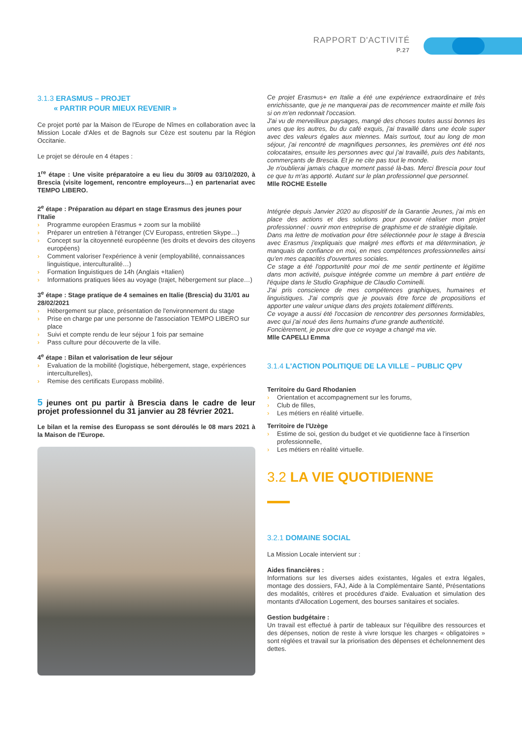RAPPORT D'ACTIVITÉ
P.27
3.1.3 ERASMUS – PROJET
« PARTIR POUR MIEUX REVENIR »
Ce projet porté par la Maison de l'Europe de Nîmes en collaboration avec la Mission Locale d'Ales et de Bagnols sur Cèze est soutenu par la Région Occitanie.
Le projet se déroule en 4 étapes :
1<sup>re</sup> étape : Une visite préparatoire a eu lieu du 30/09 au 03/10/2020, à Brescia (visite logement, rencontre employeurs…) en partenariat avec TEMPO LIBERO.
2<sup>e</sup> étape : Préparation au départ en stage Erasmus des jeunes pour l'Italie
› Programme européen Erasmus + zoom sur la mobilité
› Préparer un entretien à l'étranger (CV Europass, entretien Skype…)
› Concept sur la citoyenneté européenne (les droits et devoirs des citoyens européens)
› Comment valoriser l'expérience à venir (employabilité, connaissances linguistique, interculturalité…)
› Formation linguistiques de 14h (Anglais +Italien)
› Informations pratiques liées au voyage (trajet, hébergement sur place…)
3<sup>e</sup> étape : Stage pratique de 4 semaines en Italie (Brescia) du 31/01 au 28/02/2021
› Hébergement sur place, présentation de l'environnement du stage
› Prise en charge par une personne de l'association TEMPO LIBERO sur place
› Suivi et compte rendu de leur séjour 1 fois par semaine
› Pass culture pour découverte de la ville.
4<sup>e</sup> étape : Bilan et valorisation de leur séjour
› Evaluation de la mobilité (logistique, hébergement, stage, expériences interculturelles),
› Remise des certificats Europass mobilité.
5 jeunes ont pu partir à Brescia dans le cadre de leur projet professionnel du 31 janvier au 28 février 2021.
Le bilan et la remise des Europass se sont déroulés le 08 mars 2021 à la Maison de l'Europe.
Ce projet Erasmus+ en Italie a été une expérience extraordinaire et très enrichissante, que je ne manquerai pas de recommencer mainte et mille fois si on m'en redonnait l'occasion.
J'ai vu de merveilleux paysages, mangé des choses toutes aussi bonnes les unes que les autres, bu du café exquis, j'ai travaillé dans une école super avec des valeurs égales aux miennes. Mais surtout, tout au long de mon séjour, j'ai rencontré de magnifiques personnes, les premières ont été nos colocataires, ensuite les personnes avec qui j'ai travaillé, puis des habitants, commerçants de Brescia. Et je ne cite pas tout le monde.
Je n'oublierai jamais chaque moment passé là-bas. Merci Brescia pour tout ce que tu m'as apporté. Autant sur le plan professionnel que personnel.
Mlle ROCHE Estelle
Intégrée depuis Janvier 2020 au dispositif de la Garantie Jeunes, j'ai mis en place des actions et des solutions pour pouvoir réaliser mon projet professionnel : ouvrir mon entreprise de graphisme et de stratégie digitale.
Dans ma lettre de motivation pour être sélectionnée pour le stage à Brescia avec Erasmus j'expliquais que malgré mes efforts et ma détermination, je manquais de confiance en moi, en mes compétences professionnelles ainsi qu'en mes capacités d'ouvertures sociales.
Ce stage a été l'opportunité pour moi de me sentir pertinente et légitime dans mon activité, puisque intégrée comme un membre à part entière de l'équipe dans le Studio Graphique de Claudio Cominelli.
J'ai pris conscience de mes compétences graphiques, humaines et linguistiques. J'ai compris que je pouvais être force de propositions et apporter une valeur unique dans des projets totalement différents.
Ce voyage a aussi été l'occasion de rencontrer des personnes formidables, avec qui j'ai noué des liens humains d'une grande authenticité.
Foncièrement, je peux dire que ce voyage a changé ma vie.
Mlle CAPELLI Emma
3.1.4 L'ACTION POLITIQUE DE LA VILLE – PUBLIC QPV
Territoire du Gard Rhodanien
› Orientation et accompagnement sur les forums,
› Club de filles,
› Les métiers en réalité virtuelle.
Territoire de l'Uzège
› Estime de soi, gestion du budget et vie quotidienne face à l'insertion professionnelle,
› Les métiers en réalité virtuelle.
3.2 LA VIE QUOTIDIENNE
3.2.1 DOMAINE SOCIAL
La Mission Locale intervient sur :
Aides financières :
Informations sur les diverses aides existantes, légales et extra légales, montage des dossiers, FAJ, Aide à la Complémentaire Santé, Présentations des modalités, critères et procédures d'aide. Evaluation et simulation des montants d'Allocation Logement, des bourses sanitaires et sociales.
Gestion budgétaire :
Un travail est effectué à partir de tableaux sur l'équilibre des ressources et des dépenses, notion de reste à vivre lorsque les charges « obligatoires » sont réglées et travail sur la priorisation des dépenses et échelonnement des dettes.